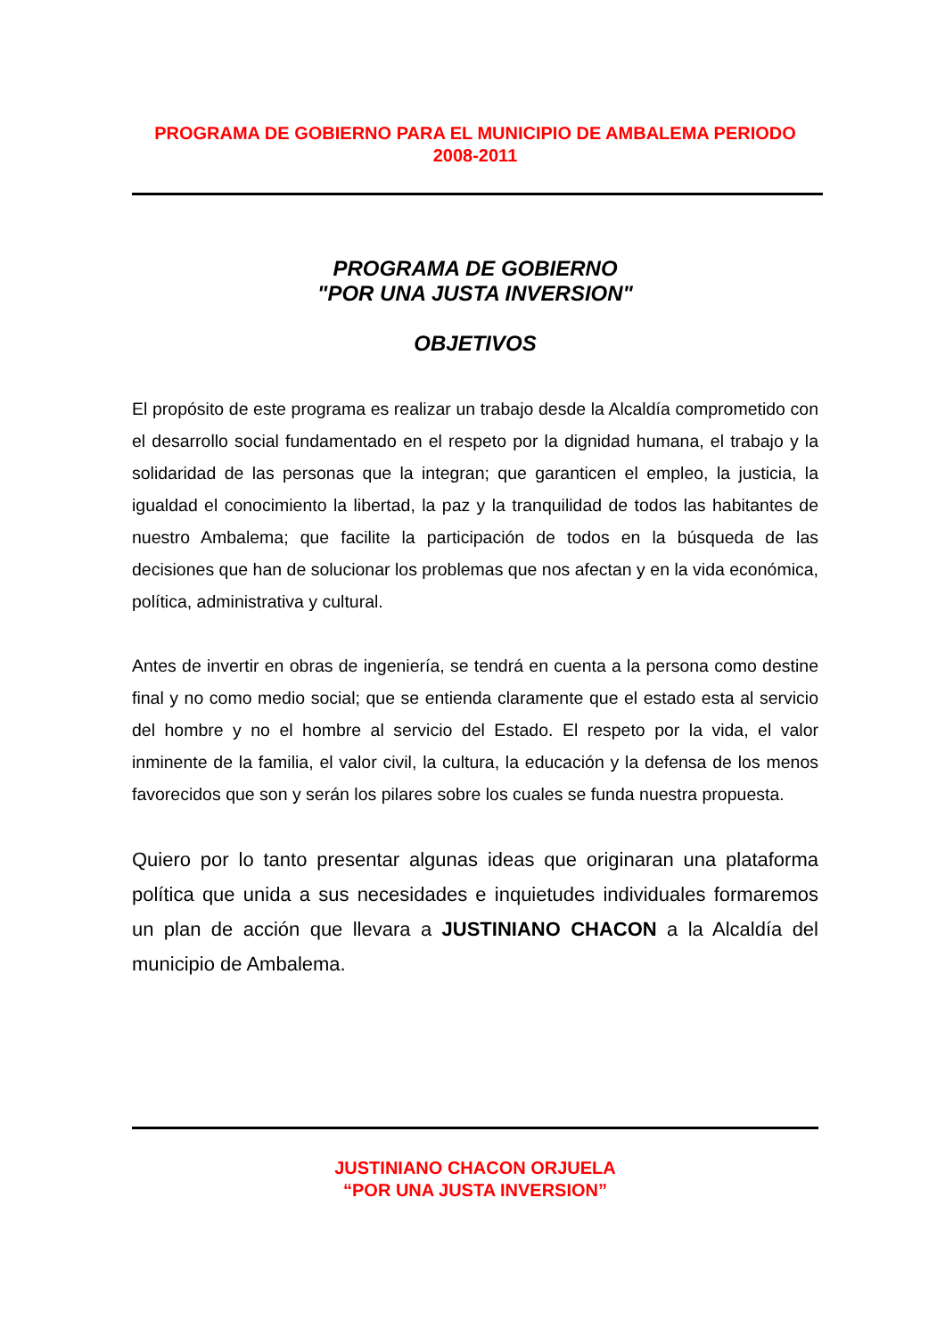PROGRAMA DE GOBIERNO PARA EL MUNICIPIO DE AMBALEMA PERIODO 2008-2011
PROGRAMA DE GOBIERNO
"POR UNA JUSTA INVERSION"
OBJETIVOS
El propósito de este programa es realizar un trabajo desde la Alcaldía comprometido con el desarrollo social fundamentado en el respeto por la dignidad humana, el trabajo y la solidaridad de las personas que la integran; que garanticen el empleo, la justicia, la igualdad el conocimiento la libertad, la paz y la tranquilidad de todos las habitantes de nuestro Ambalema; que facilite la participación de todos en la búsqueda de las decisiones que han de solucionar los problemas que nos afectan y en la vida económica, política, administrativa y cultural.
Antes de invertir en obras de ingeniería, se tendrá en cuenta a la persona como destine final y no como medio social; que se entienda claramente que el estado esta al servicio del hombre y no el hombre al servicio del Estado. El respeto por la vida, el valor inminente de la familia, el valor civil, la cultura, la educación y la defensa de los menos favorecidos que son y serán los pilares sobre los cuales se funda nuestra propuesta.
Quiero por lo tanto presentar algunas ideas que originaran una plataforma política que unida a sus necesidades e inquietudes individuales formaremos un plan de acción que llevara a JUSTINIANO CHACON a la Alcaldía del municipio de Ambalema.
JUSTINIANO CHACON ORJUELA
“POR UNA JUSTA INVERSION”